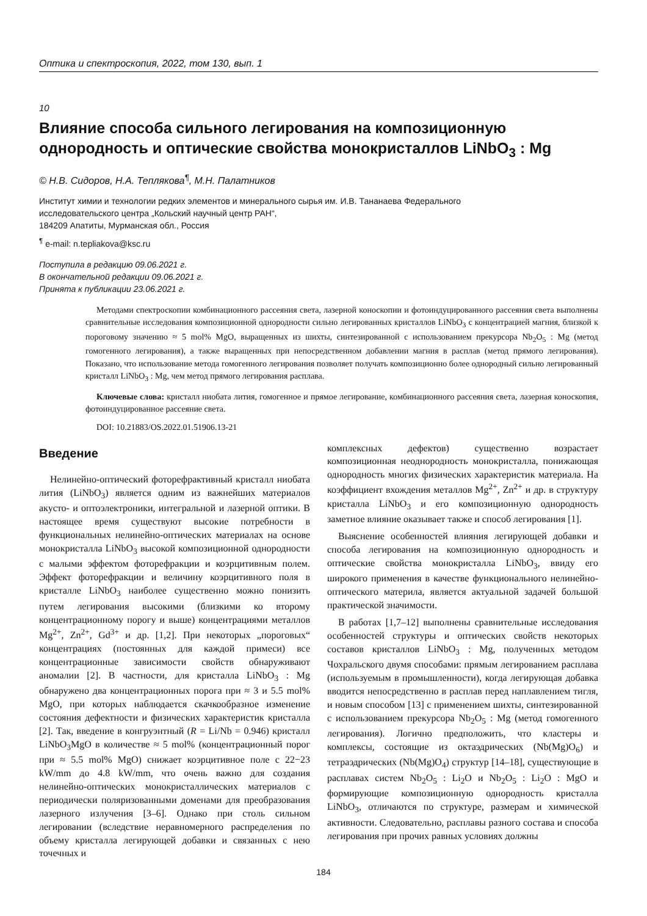Оптика и спектроскопия, 2022, том 130, вып. 1
10
Влияние способа сильного легирования на композиционную однородность и оптические свойства монокристаллов LiNbO<sub>3</sub> : Mg
© Н.В. Сидоров, Н.А. Теплякова<sup>¶</sup>, М.Н. Палатников
Институт химии и технологии редких элементов и минерального сырья им. И.В. Тананаева Федерального
исследовательского центра „Кольский научный центр РАН“,
184209 Апатиты, Мурманская обл., Россия
<sup>¶</sup> e-mail: n.tepliakova@ksc.ru
Поступила в редакцию 09.06.2021 г.
В окончательной редакции 09.06.2021 г.
Принята к публикации 23.06.2021 г.
Методами спектроскопии комбинационного рассеяния света, лазерной коноскопии и фотоиндуцированного рассеяния света выполнены сравнительные исследования композиционной однородности сильно легированных кристаллов LiNbO<sub>3</sub> с концентрацией магния, близкой к пороговому значению ≈ 5 mol% MgO, выращенных из шихты, синтезированной с использованием прекурсора Nb<sub>2</sub>O<sub>5</sub> : Mg (метод гомогенного легирования), а также выращенных при непосредственном добавлении магния в расплав (метод прямого легирования). Показано, что использование метода гомогенного легирования позволяет получать композиционно более однородный сильно легированный кристалл LiNbO<sub>3</sub> : Mg, чем метод прямого легирования расплава.
Ключевые слова: кристалл ниобата лития, гомогенное и прямое легирование, комбинационного рассеяния света, лазерная коноскопия, фотоиндуцированное рассеяние света.
DOI: 10.21883/OS.2022.01.51906.13-21
Введение
Нелинейно-оптический фоторефрактивный кристалл ниобата лития (LiNbO<sub>3</sub>) является одним из важнейших материалов акусто- и оптоэлектроники, интегральной и лазерной оптики. В настоящее время существуют высокие потребности в функциональных нелинейно-оптических материалах на основе монокристалла LiNbO<sub>3</sub> высокой композиционной однородности с малыми эффектом фоторефракции и коэрцитивным полем. Эффект фоторефракции и величину коэрцитивного поля в кристалле LiNbO<sub>3</sub> наиболее существенно можно понизить путем легирования высокими (близкими ко второму концентрационному порогу и выше) концентрациями металлов Mg<sup>2+</sup>, Zn<sup>2+</sup>, Gd<sup>3+</sup> и др. [1,2]. При некоторых „пороговых“ концентрациях (постоянных для каждой примеси) все концентрационные зависимости свойств обнаруживают аномалии [2]. В частности, для кристалла LiNbO<sub>3</sub> : Mg обнаружено два концентрационных порога при ≈ 3 и 5.5 mol% MgO, при которых наблюдается скачкообразное изменение состояния дефектности и физических характеристик кристалла [2]. Так, введение в конгруэнтный (R = Li/Nb = 0.946) кристалл LiNbO<sub>3</sub>MgO в количестве ≈ 5 mol% (концентрационный порог при ≈ 5.5 mol% MgO) снижает коэрцитивное поле с 22−23 kW/mm до 4.8 kW/mm, что очень важно для создания нелинейно-оптических монокристаллических материалов с периодически поляризованными доменами для преобразования лазерного излучения [3–6]. Однако при столь сильном легировании (вследствие неравномерного распределения по объему кристалла легирующей добавки и связанных с нею точечных и
комплексных дефектов) существенно возрастает композиционная неоднородность монокристалла, понижающая однородность многих физических характеристик материала. На коэффициент вхождения металлов Mg<sup>2+</sup>, Zn<sup>2+</sup> и др. в структуру кристалла LiNbO<sub>3</sub> и его композиционную однородность заметное влияние оказывает также и способ легирования [1].
Выяснение особенностей влияния легирующей добавки и способа легирования на композиционную однородность и оптические свойства монокристалла LiNbO<sub>3</sub>, ввиду его широкого применения в качестве функционального нелинейно-оптического материла, является актуальной задачей большой практической значимости.
В работах [1,7–12] выполнены сравнительные исследования особенностей структуры и оптических свойств некоторых составов кристаллов LiNbO<sub>3</sub> : Mg, полученных методом Чохральского двумя способами: прямым легированием расплава (используемым в промышленности), когда легирующая добавка вводится непосредственно в расплав перед наплавлением тигля, и новым способом [13] с применением шихты, синтезированной с использованием прекурсора Nb<sub>2</sub>O<sub>5</sub> : Mg (метод гомогенного легирования). Логично предположить, что кластеры и комплексы, состоящие из октаэдрических (Nb(Mg)O<sub>6</sub>) и тетраэдрических (Nb(Mg)O<sub>4</sub>) структур [14–18], существующие в расплавах систем Nb<sub>2</sub>O<sub>5</sub> : Li<sub>2</sub>O и Nb<sub>2</sub>O<sub>5</sub> : Li<sub>2</sub>O : MgO и формирующие композиционную однородность кристалла LiNbO<sub>3</sub>, отличаются по структуре, размерам и химической активности. Следовательно, расплавы разного состава и способа легирования при прочих равных условиях должны
184